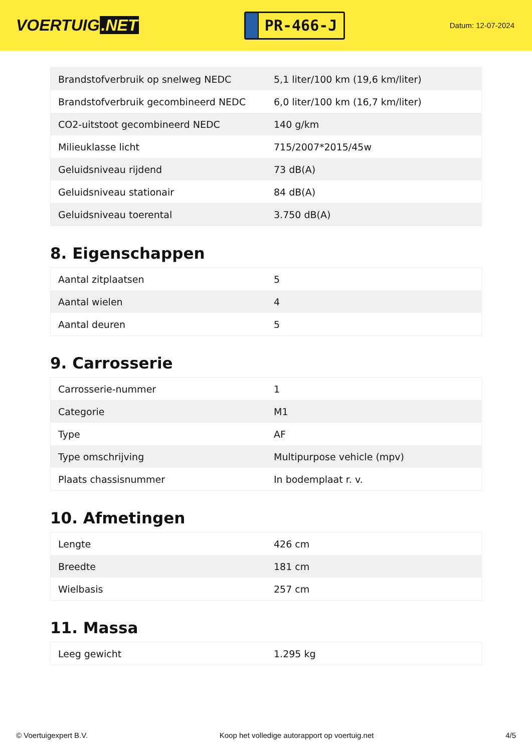VOERTUIG.NET
PR-466-J
Datum: 12-07-2024
| Brandstofverbruik op snelweg NEDC | 5,1 liter/100 km (19,6 km/liter) |
| Brandstofverbruik gecombineerd NEDC | 6,0 liter/100 km (16,7 km/liter) |
| CO2-uitstoot gecombineerd NEDC | 140 g/km |
| Milieuklasse licht | 715/2007*2015/45w |
| Geluidsniveau rijdend | 73 dB(A) |
| Geluidsniveau stationair | 84 dB(A) |
| Geluidsniveau toerental | 3.750 dB(A) |
8. Eigenschappen
| Aantal zitplaatsen | 5 |
| Aantal wielen | 4 |
| Aantal deuren | 5 |
9. Carrosserie
| Carrosserie-nummer | 1 |
| Categorie | M1 |
| Type | AF |
| Type omschrijving | Multipurpose vehicle (mpv) |
| Plaats chassisnummer | In bodemplaat r. v. |
10. Afmetingen
| Lengte | 426 cm |
| Breedte | 181 cm |
| Wielbasis | 257 cm |
11. Massa
| Leeg gewicht | 1.295 kg |
© Voertuigexpert B.V. Koop het volledige autorapport op voertuig.net 4/5